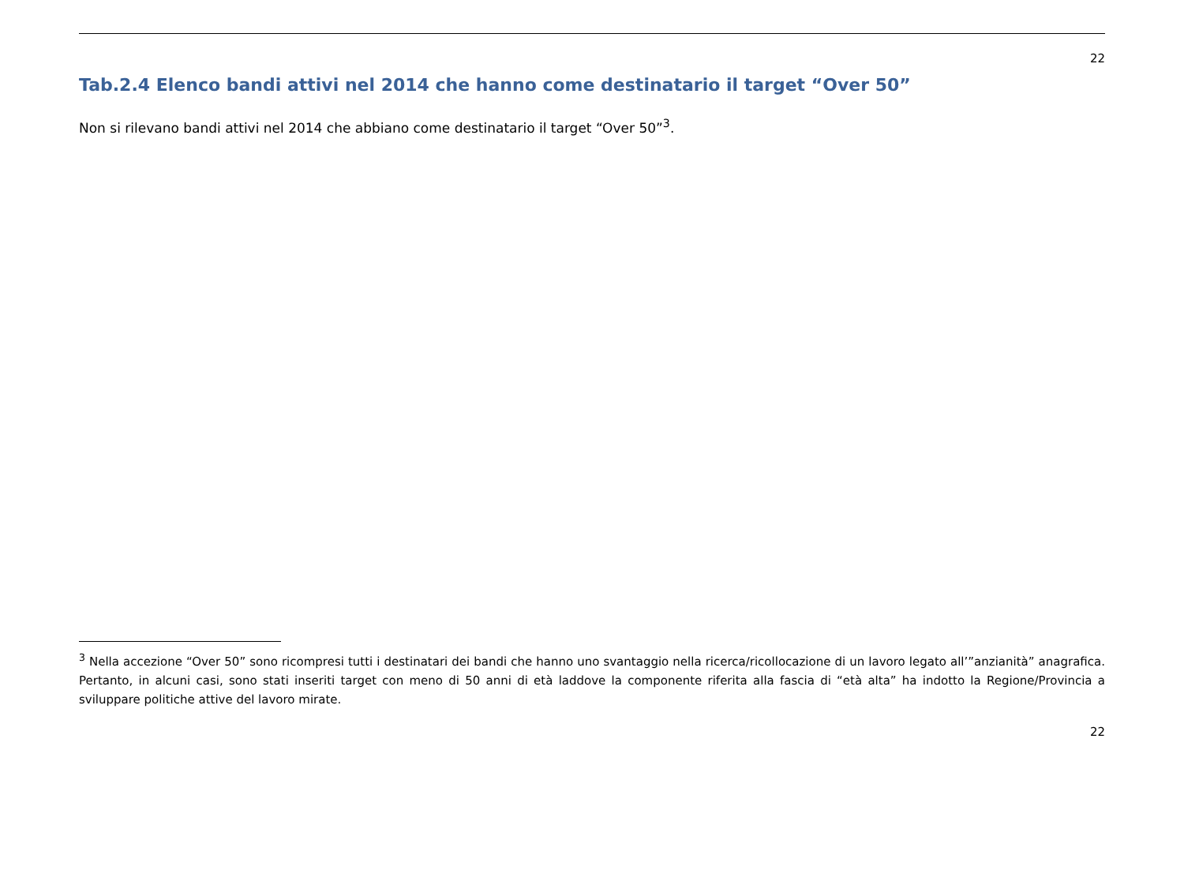22
Tab.2.4 Elenco bandi attivi nel 2014 che hanno come destinatario il target “Over 50”
Non si rilevano bandi attivi nel 2014 che abbiano come destinatario il target “Over 50”<sup>3</sup>.
<sup>3</sup> Nella accezione “Over 50” sono ricompresi tutti i destinatari dei bandi che hanno uno svantaggio nella ricerca/ricollocazione di un lavoro legato all’”anzianità” anagrafica. Pertanto, in alcuni casi, sono stati inseriti target con meno di 50 anni di età laddove la componente riferita alla fascia di “età alta” ha indotto la Regione/Provincia a sviluppare politiche attive del lavoro mirate.
22